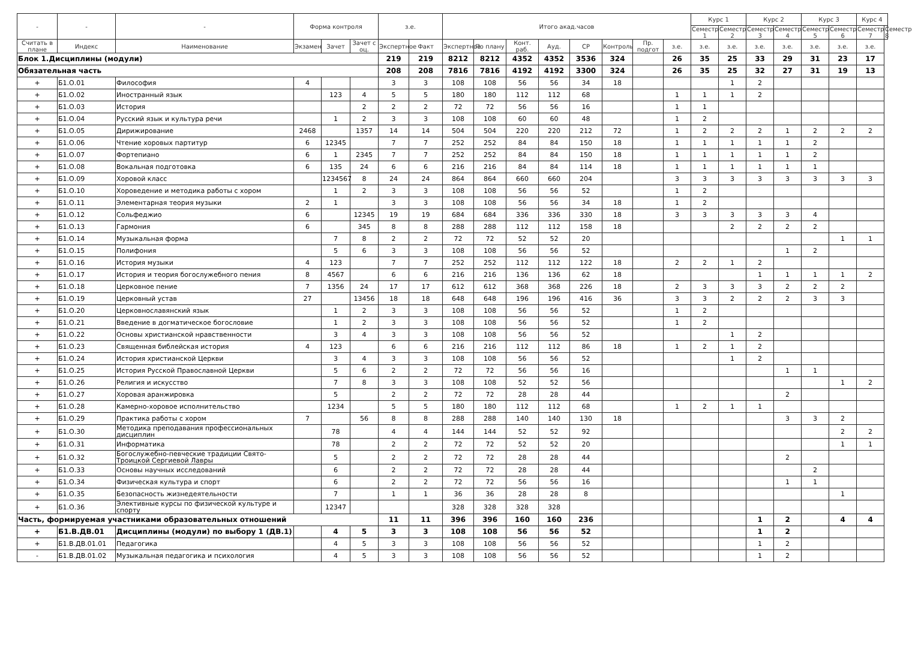| - | - | - | Форма контроля | | | з.е. | | Итого акад.часов | | | | | | | | Курс 1 | | Курс 2 | | Курс 3 | | Курс 4 | |
| --- | --- | --- | --- | --- | --- | --- | --- | --- | --- | --- | --- | --- | --- | --- | --- | --- | --- | --- | --- | --- | --- | --- | --- |
| | | | | | | | | | | | | | | | | Семестр 1 | Семестр 2 | Семестр 3 | Семестр 4 | Семестр 5 | Семестр 6 | Семестр 7 | Семестр 8 |
| Считать в плане | Индекс | Наименование | Экзамен | Зачет | Зачет с оц. | Экспертное | Факт | Экспертное | По плану | Конт. раб. | Ауд. | СР | Контроль | Пр. подгот | з.е. | з.е. | з.е. | з.е. | з.е. | з.е. | з.е. | з.е. | |
| Блок 1.Дисциплины (модули) | | | | | | 219 | 219 | 8212 | 8212 | 4352 | 4352 | 3536 | 324 | | 26 | 35 | 25 | 33 | 29 | 31 | 23 | 17 | |
| Обязательная часть | | | | | | 208 | 208 | 7816 | 7816 | 4192 | 4192 | 3300 | 324 | | 26 | 35 | 25 | 32 | 27 | 31 | 19 | 13 | |
| + | Б1.О.01 | Философия | 4 | | | 3 | 3 | 108 | 108 | 56 | 56 | 34 | 18 | | | | 1 | 2 | | | | | |
| + | Б1.О.02 | Иностранный язык | | 123 | 4 | 5 | 5 | 180 | 180 | 112 | 112 | 68 | | | 1 | 1 | 1 | 2 | | | | | |
| + | Б1.О.03 | История | | | 2 | 2 | 2 | 72 | 72 | 56 | 56 | 16 | | | 1 | 1 | | | | | | | |
| + | Б1.О.04 | Русский язык и культура речи | | 1 | 2 | 3 | 3 | 108 | 108 | 60 | 60 | 48 | | | 1 | 2 | | | | | | | |
| + | Б1.О.05 | Дирижирование | 2468 | | 1357 | 14 | 14 | 504 | 504 | 220 | 220 | 212 | 72 | | 1 | 2 | 2 | 2 | 1 | 2 | 2 | 2 | |
| + | Б1.О.06 | Чтение хоровых партитур | 6 | 12345 | | 7 | 7 | 252 | 252 | 84 | 84 | 150 | 18 | | 1 | 1 | 1 | 1 | 1 | 2 | | | |
| + | Б1.О.07 | Фортепиано | 6 | 1 | 2345 | 7 | 7 | 252 | 252 | 84 | 84 | 150 | 18 | | 1 | 1 | 1 | 1 | 1 | 2 | | | |
| + | Б1.О.08 | Вокальная подготовка | 6 | 135 | 24 | 6 | 6 | 216 | 216 | 84 | 84 | 114 | 18 | | 1 | 1 | 1 | 1 | 1 | 1 | | | |
| + | Б1.О.09 | Хоровой класс | | 1234567 | 8 | 24 | 24 | 864 | 864 | 660 | 660 | 204 | | | 3 | 3 | 3 | 3 | 3 | 3 | 3 | 3 | |
| + | Б1.О.10 | Хороведение и методика работы с хором | | 1 | 2 | 3 | 3 | 108 | 108 | 56 | 56 | 52 | | | 1 | 2 | | | | | | | |
| + | Б1.О.11 | Элементарная теория музыки | 2 | 1 | | 3 | 3 | 108 | 108 | 56 | 56 | 34 | 18 | | 1 | 2 | | | | | | | |
| + | Б1.О.12 | Сольфеджио | 6 | | 12345 | 19 | 19 | 684 | 684 | 336 | 336 | 330 | 18 | | 3 | 3 | 3 | 3 | 3 | 4 | | | |
| + | Б1.О.13 | Гармония | 6 | | 345 | 8 | 8 | 288 | 288 | 112 | 112 | 158 | 18 | | | | 2 | 2 | 2 | 2 | | | |
| + | Б1.О.14 | Музыкальная форма | | 7 | 8 | 2 | 2 | 72 | 72 | 52 | 52 | 20 | | | | | | | | | 1 | 1 | |
| + | Б1.О.15 | Полифония | | 5 | 6 | 3 | 3 | 108 | 108 | 56 | 56 | 52 | | | | | | | 1 | 2 | | | |
| + | Б1.О.16 | История музыки | 4 | 123 | | 7 | 7 | 252 | 252 | 112 | 112 | 122 | 18 | | 2 | 2 | 1 | 2 | | | | | |
| + | Б1.О.17 | История и теория богослужебного пения | 8 | 4567 | | 6 | 6 | 216 | 216 | 136 | 136 | 62 | 18 | | | | | 1 | 1 | 1 | 1 | 2 | |
| + | Б1.О.18 | Церковное пение | 7 | 1356 | 24 | 17 | 17 | 612 | 612 | 368 | 368 | 226 | 18 | | 2 | 3 | 3 | 3 | 2 | 2 | 2 | | |
| + | Б1.О.19 | Церковный устав | 27 | | 13456 | 18 | 18 | 648 | 648 | 196 | 196 | 416 | 36 | | 3 | 3 | 2 | 2 | 2 | 3 | 3 | | |
| + | Б1.О.20 | Церковнославянский язык | | 1 | 2 | 3 | 3 | 108 | 108 | 56 | 56 | 52 | | | 1 | 2 | | | | | | | |
| + | Б1.О.21 | Введение в догматическое богословие | | 1 | 2 | 3 | 3 | 108 | 108 | 56 | 56 | 52 | | | 1 | 2 | | | | | | | |
| + | Б1.О.22 | Основы христианской нравственности | | 3 | 4 | 3 | 3 | 108 | 108 | 56 | 56 | 52 | | | | | 1 | 2 | | | | | |
| + | Б1.О.23 | Священная библейская история | 4 | 123 | | 6 | 6 | 216 | 216 | 112 | 112 | 86 | 18 | | 1 | 2 | 1 | 2 | | | | | |
| + | Б1.О.24 | История христианской Церкви | | 3 | 4 | 3 | 3 | 108 | 108 | 56 | 56 | 52 | | | | | 1 | 2 | | | | | |
| + | Б1.О.25 | История Русской Православной Церкви | | 5 | 6 | 2 | 2 | 72 | 72 | 56 | 56 | 16 | | | | | | | 1 | 1 | | | |
| + | Б1.О.26 | Религия и искусство | | 7 | 8 | 3 | 3 | 108 | 108 | 52 | 52 | 56 | | | | | | | | | 1 | 2 | |
| + | Б1.О.27 | Хоровая аранжировка | | 5 | | 2 | 2 | 72 | 72 | 28 | 28 | 44 | | | | | | | 2 | | | | |
| + | Б1.О.28 | Камерно-хоровое исполнительство | | 1234 | | 5 | 5 | 180 | 180 | 112 | 112 | 68 | | | 1 | 2 | 1 | 1 | | | | | |
| + | Б1.О.29 | Практика работы с хором | 7 | | 56 | 8 | 8 | 288 | 288 | 140 | 140 | 130 | 18 | | | | | | 3 | 3 | 2 | | |
| + | Б1.О.30 | Методика преподавания профессиональных дисциплин | | 78 | | 4 | 4 | 144 | 144 | 52 | 52 | 92 | | | | | | | | | 2 | 2 | |
| + | Б1.О.31 | Информатика | | 78 | | 2 | 2 | 72 | 72 | 52 | 52 | 20 | | | | | | | | | 1 | 1 | |
| + | Б1.О.32 | Богослужебно-певческие традиции Свято-Троицкой Сергиевой Лавры | | 5 | | 2 | 2 | 72 | 72 | 28 | 28 | 44 | | | | | | | 2 | | | | |
| + | Б1.О.33 | Основы научных исследований | | 6 | | 2 | 2 | 72 | 72 | 28 | 28 | 44 | | | | | | | | 2 | | | |
| + | Б1.О.34 | Физическая культура и спорт | | 6 | | 2 | 2 | 72 | 72 | 56 | 56 | 16 | | | | | | | 1 | 1 | | | |
| + | Б1.О.35 | Безопасность жизнедеятельности | | 7 | | 1 | 1 | 36 | 36 | 28 | 28 | 8 | | | | | | | | | 1 | | |
| + | Б1.О.36 | Элективные курсы по физической культуре и спорту | | 12347 | | | | 328 | 328 | 328 | 328 | | | | | | | | | | | | |
| Часть, формируемая участниками образовательных отношений | | | | | | 11 | 11 | 396 | 396 | 160 | 160 | 236 | | | | | | 1 | 2 | | 4 | 4 | |
| + | Б1.В.ДВ.01 | Дисциплины (модули) по выбору 1 (ДВ.1) | | 4 | 5 | 3 | 3 | 108 | 108 | 56 | 56 | 52 | | | | | | 1 | 2 | | | | |
| + | Б1.В.ДВ.01.01 | Педагогика | | 4 | 5 | 3 | 3 | 108 | 108 | 56 | 56 | 52 | | | | | | 1 | 2 | | | | |
| - | Б1.В.ДВ.01.02 | Музыкальная педагогика и психология | | 4 | 5 | 3 | 3 | 108 | 108 | 56 | 56 | 52 | | | | | | 1 | 2 | | | | |